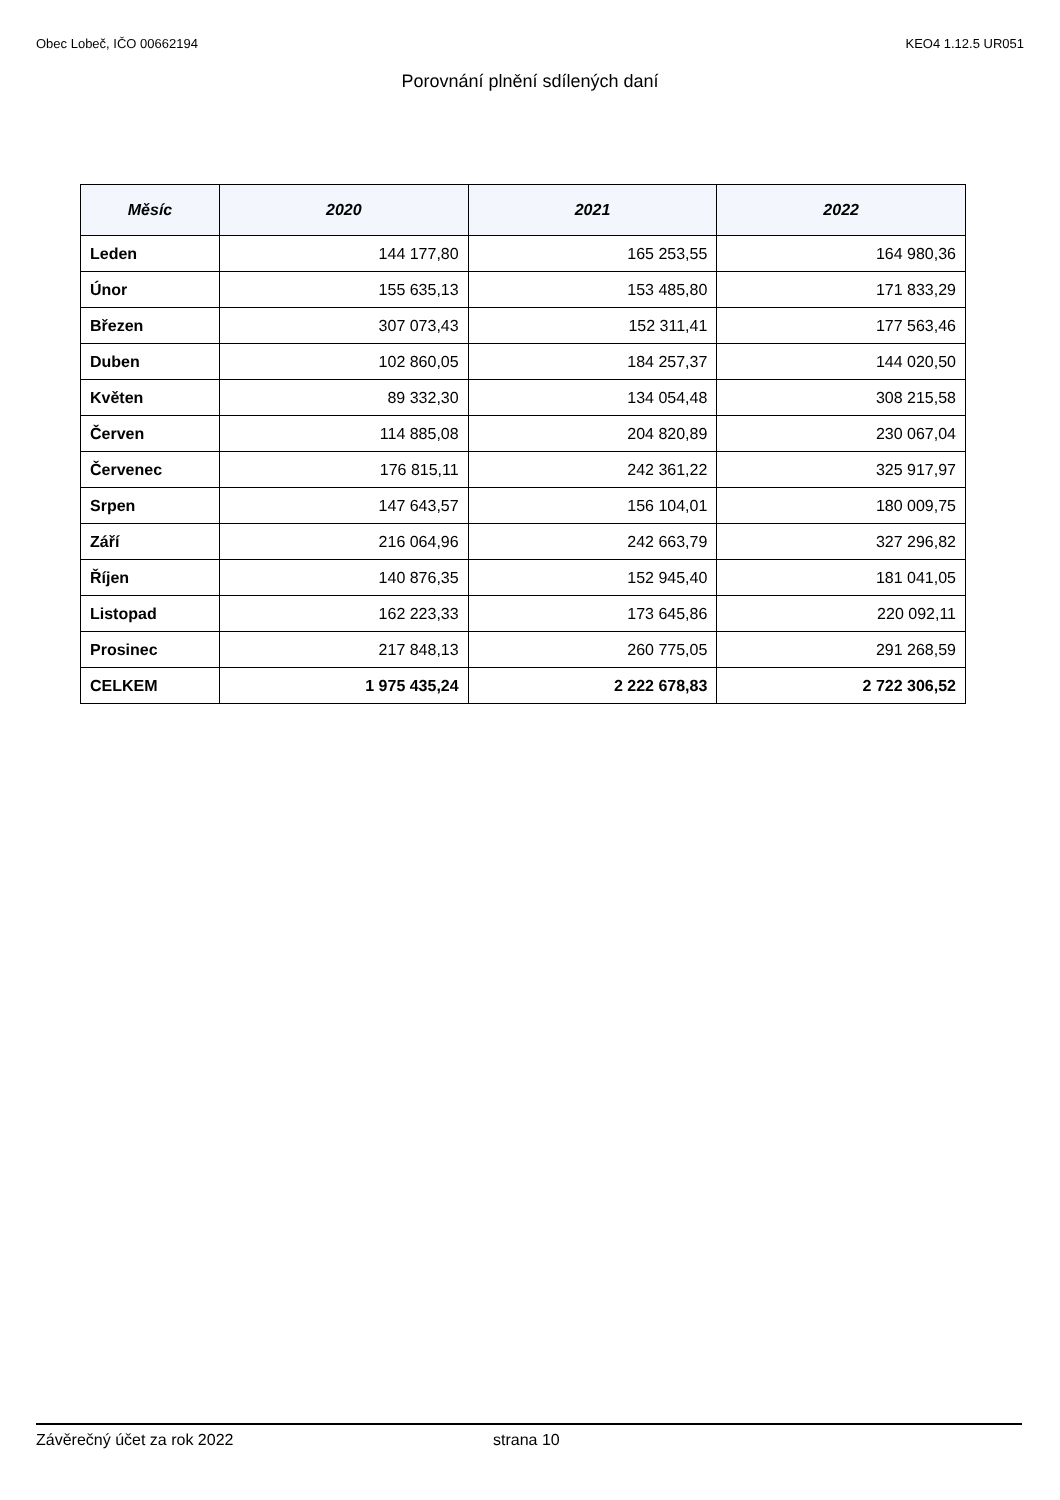Obec Lobeč, IČO 00662194 KEO4 1.12.5 UR051
Porovnání plnění sdílených daní
| Měsíc | 2020 | 2021 | 2022 |
| --- | --- | --- | --- |
| Leden | 144 177,80 | 165 253,55 | 164 980,36 |
| Únor | 155 635,13 | 153 485,80 | 171 833,29 |
| Březen | 307 073,43 | 152 311,41 | 177 563,46 |
| Duben | 102 860,05 | 184 257,37 | 144 020,50 |
| Květen | 89 332,30 | 134 054,48 | 308 215,58 |
| Červen | 114 885,08 | 204 820,89 | 230 067,04 |
| Červenec | 176 815,11 | 242 361,22 | 325 917,97 |
| Srpen | 147 643,57 | 156 104,01 | 180 009,75 |
| Září | 216 064,96 | 242 663,79 | 327 296,82 |
| Říjen | 140 876,35 | 152 945,40 | 181 041,05 |
| Listopad | 162 223,33 | 173 645,86 | 220 092,11 |
| Prosinec | 217 848,13 | 260 775,05 | 291 268,59 |
| CELKEM | 1 975 435,24 | 2 222 678,83 | 2 722 306,52 |
Závěrečný účet za rok 2022 strana 10